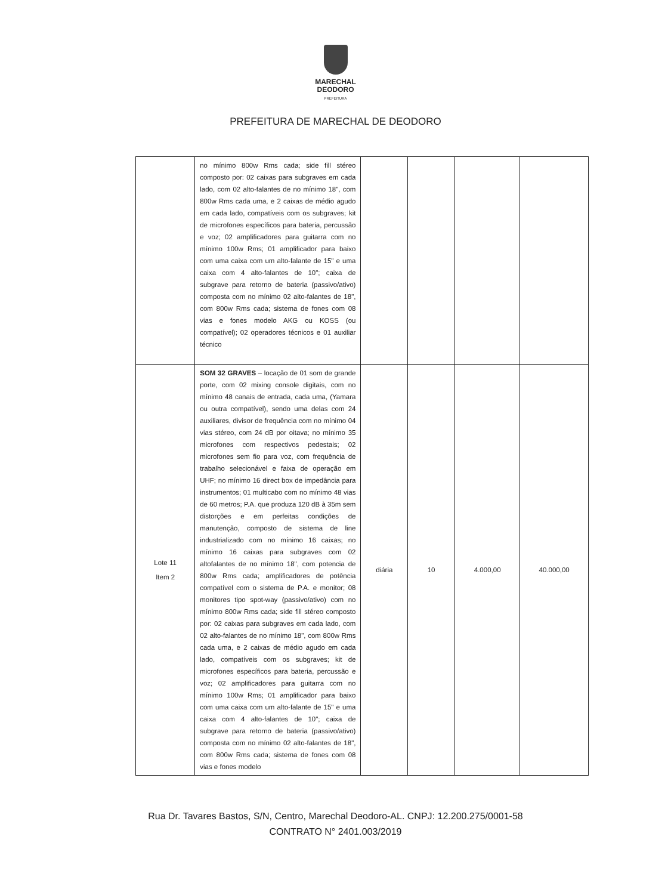MARECHAL
DEODORO
PREFEITURA
PREFEITURA DE MARECHAL DE DEODORO
| | no mínimo 800w Rms cada; side fill stéreo composto por: 02 caixas para subgraves em cada lado, com 02 alto-falantes de no mínimo 18", com 800w Rms cada uma, e 2 caixas de médio agudo em cada lado, compatíveis com os subgraves; kit de microfones específicos para bateria, percussão e voz; 02 amplificadores para guitarra com no mínimo 100w Rms; 01 amplificador para baixo com uma caixa com um alto-falante de 15" e uma caixa com 4 alto-falantes de 10"; caixa de subgrave para retorno de bateria (passivo/ativo) composta com no mínimo 02 alto-falantes de 18", com 800w Rms cada; sistema de fones com 08 vias e fones modelo AKG ou KOSS (ou compatível); 02 operadores técnicos e 01 auxiliar técnico | | | | |
| Lote 11 Item 2 | SOM 32 GRAVES – locação de 01 som de grande porte, com 02 mixing console digitais, com no mínimo 48 canais de entrada, cada uma, (Yamara ou outra compatível), sendo uma delas com 24 auxiliares, divisor de frequência com no mínimo 04 vias stéreo, com 24 dB por oitava; no mínimo 35 microfones com respectivos pedestais; 02 microfones sem fio para voz, com frequência de trabalho selecionável e faixa de operação em UHF; no mínimo 16 direct box de impedância para instrumentos; 01 multicabo com no mínimo 48 vias de 60 metros; P.A. que produza 120 dB à 35m sem distorções e em perfeitas condições de manutenção, composto de sistema de line industrializado com no mínimo 16 caixas; no mínimo 16 caixas para subgraves com 02 altofalantes de no mínimo 18", com potencia de 800w Rms cada; amplificadores de potência compatível com o sistema de P.A. e monitor; 08 monitores tipo spot-way (passivo/ativo) com no mínimo 800w Rms cada; side fill stéreo composto por: 02 caixas para subgraves em cada lado, com 02 alto-falantes de no mínimo 18", com 800w Rms cada uma, e 2 caixas de médio agudo em cada lado, compatíveis com os subgraves; kit de microfones específicos para bateria, percussão e voz; 02 amplificadores para guitarra com no mínimo 100w Rms; 01 amplificador para baixo com uma caixa com um alto-falante de 15" e uma caixa com 4 alto-falantes de 10"; caixa de subgrave para retorno de bateria (passivo/ativo) composta com no mínimo 02 alto-falantes de 18", com 800w Rms cada; sistema de fones com 08 vias e fones modelo | diária | 10 | 4.000,00 | 40.000,00 |
Rua Dr. Tavares Bastos, S/N, Centro, Marechal Deodoro-AL. CNPJ: 12.200.275/0001-58
CONTRATO N° 2401.003/2019